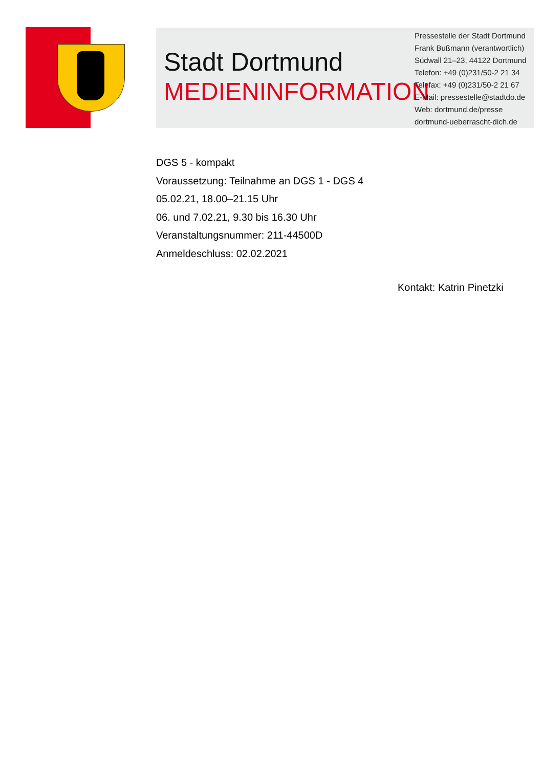Stadt Dortmund
MEDIENINFORMATION
Pressestelle der Stadt Dortmund
Frank Bußmann (verantwortlich)
Südwall 21–23, 44122 Dortmund
Telefon: +49 (0)231/50-2 21 34
Telefax: +49 (0)231/50-2 21 67
E-Mail: pressestelle@stadtdo.de
Web: dortmund.de/presse
dortmund-ueberrascht-dich.de
DGS 5 - kompakt
Voraussetzung: Teilnahme an DGS 1 - DGS 4
05.02.21, 18.00–21.15 Uhr
06. und 7.02.21, 9.30 bis 16.30 Uhr
Veranstaltungsnummer: 211-44500D
Anmeldeschluss: 02.02.2021
Kontakt: Katrin Pinetzki